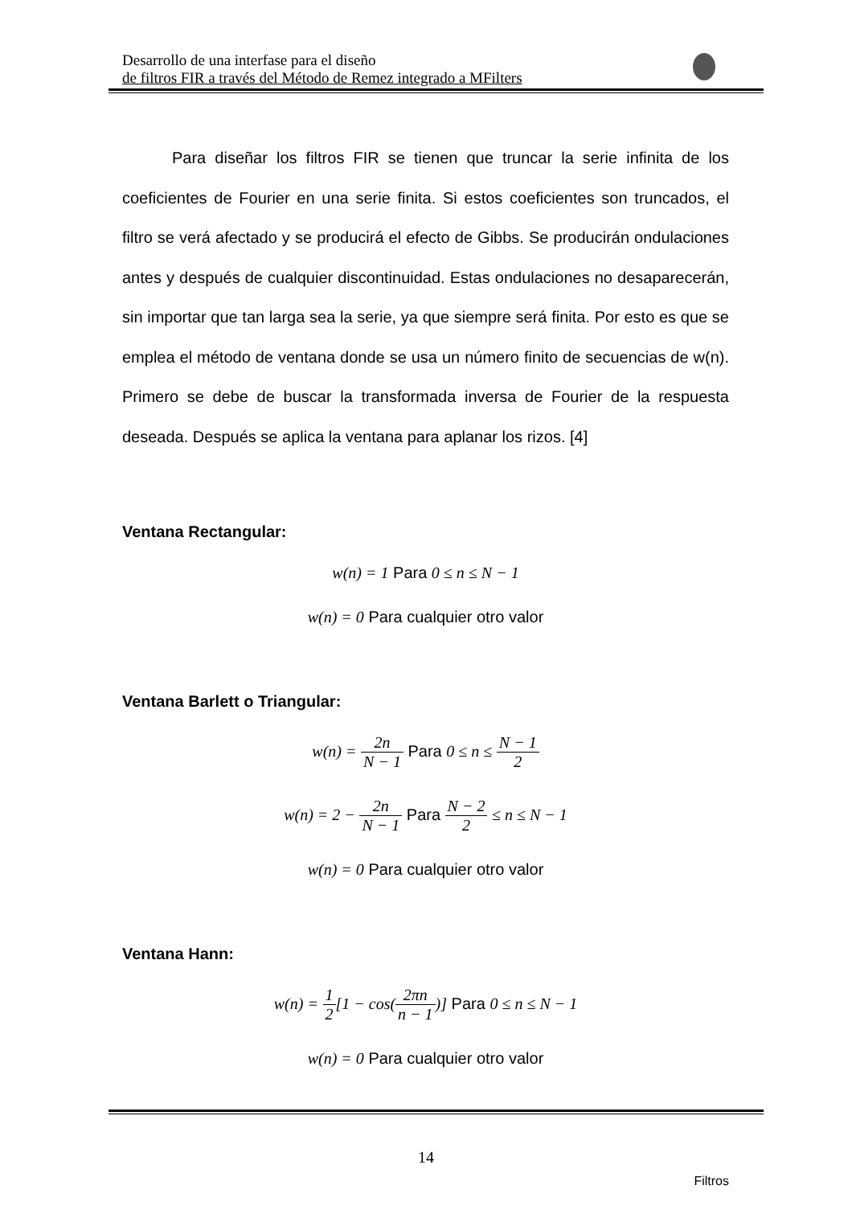Desarrollo de una interfase para el diseño
de filtros FIR a través del Método de Remez integrado a MFilters
Para diseñar los filtros FIR se tienen que truncar la serie infinita de los coeficientes de Fourier en una serie finita. Si estos coeficientes son truncados, el filtro se verá afectado y se producirá el efecto de Gibbs. Se producirán ondulaciones antes y después de cualquier discontinuidad. Estas ondulaciones no desaparecerán, sin importar que tan larga sea la serie, ya que siempre será finita. Por esto es que se emplea el método de ventana donde se usa un número finito de secuencias de w(n). Primero se debe de buscar la transformada inversa de Fourier de la respuesta deseada. Después se aplica la ventana para aplanar los rizos. [4]
Ventana Rectangular:
w(n) = 1 Para 0 ≤ n ≤ N − 1
w(n) = 0 Para cualquier otro valor
Ventana Barlett o Triangular:
w(n) = 2n N − 1 Para 0 ≤ n ≤ N − 1 2
w(n) = 2 − 2n N − 1 Para N − 2 2 ≤ n ≤ N − 1
w(n) = 0 Para cualquier otro valor
Ventana Hann:
w(n) = 1 2[1 − cos(2πn n − 1)] Para 0 ≤ n ≤ N − 1
w(n) = 0 Para cualquier otro valor
14
Filtros